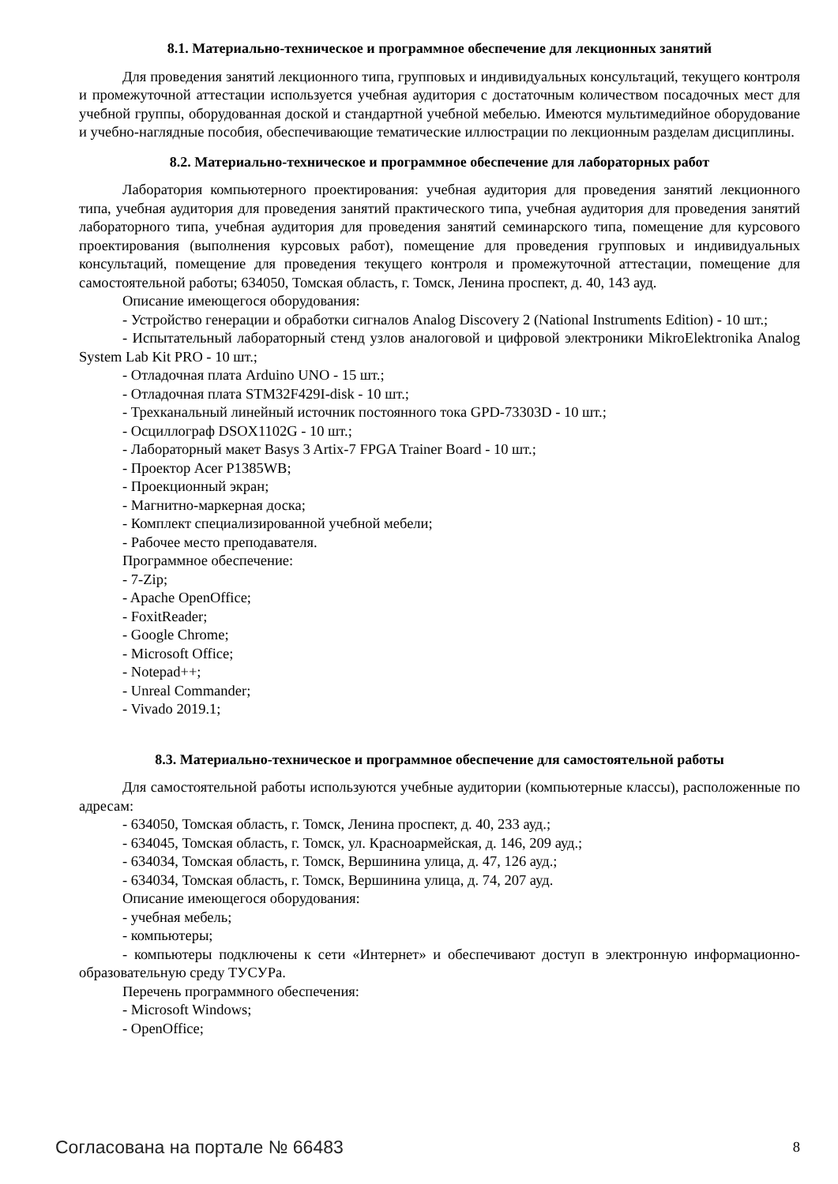8.1. Материально-техническое и программное обеспечение для лекционных занятий
Для проведения занятий лекционного типа, групповых и индивидуальных консультаций, текущего контроля и промежуточной аттестации используется учебная аудитория с достаточным количеством посадочных мест для учебной группы, оборудованная доской и стандартной учебной мебелью. Имеются мультимедийное оборудование и учебно-наглядные пособия, обеспечивающие тематические иллюстрации по лекционным разделам дисциплины.
8.2. Материально-техническое и программное обеспечение для лабораторных работ
Лаборатория компьютерного проектирования: учебная аудитория для проведения занятий лекционного типа, учебная аудитория для проведения занятий практического типа, учебная аудитория для проведения занятий лабораторного типа, учебная аудитория для проведения занятий семинарского типа, помещение для курсового проектирования (выполнения курсовых работ), помещение для проведения групповых и индивидуальных консультаций, помещение для проведения текущего контроля и промежуточной аттестации, помещение для самостоятельной работы; 634050, Томская область, г. Томск, Ленина проспект, д. 40, 143 ауд.
Описание имеющегося оборудования:
- Устройство генерации и обработки сигналов Analog Discovery 2 (National Instruments Edition) - 10 шт.;
- Испытательный лабораторный стенд узлов аналоговой и цифровой электроники MikroElektronika Analog System Lab Kit PRO - 10 шт.;
- Отладочная плата Arduino UNO - 15 шт.;
- Отладочная плата STM32F429I-disk - 10 шт.;
- Трехканальный линейный источник постоянного тока GPD-73303D - 10 шт.;
- Осциллограф DSOX1102G - 10 шт.;
- Лабораторный макет Basys 3 Artix-7 FPGA Trainer Board - 10 шт.;
- Проектор Acer P1385WB;
- Проекционный экран;
- Магнитно-маркерная доска;
- Комплект специализированной учебной мебели;
- Рабочее место преподавателя.
Программное обеспечение:
- 7-Zip;
- Apache OpenOffice;
- FoxitReader;
- Google Chrome;
- Microsoft Office;
- Notepad++;
- Unreal Commander;
- Vivado 2019.1;
8.3. Материально-техническое и программное обеспечение для самостоятельной работы
Для самостоятельной работы используются учебные аудитории (компьютерные классы), расположенные по адресам:
- 634050, Томская область, г. Томск, Ленина проспект, д. 40, 233 ауд.;
- 634045, Томская область, г. Томск, ул. Красноармейская, д. 146, 209 ауд.;
- 634034, Томская область, г. Томск, Вершинина улица, д. 47, 126 ауд.;
- 634034, Томская область, г. Томск, Вершинина улица, д. 74, 207 ауд.
Описание имеющегося оборудования:
- учебная мебель;
- компьютеры;
- компьютеры подключены к сети «Интернет» и обеспечивают доступ в электронную информационно-образовательную среду ТУСУРа.
Перечень программного обеспечения:
- Microsoft Windows;
- OpenOffice;
Согласована на портале № 66483 8